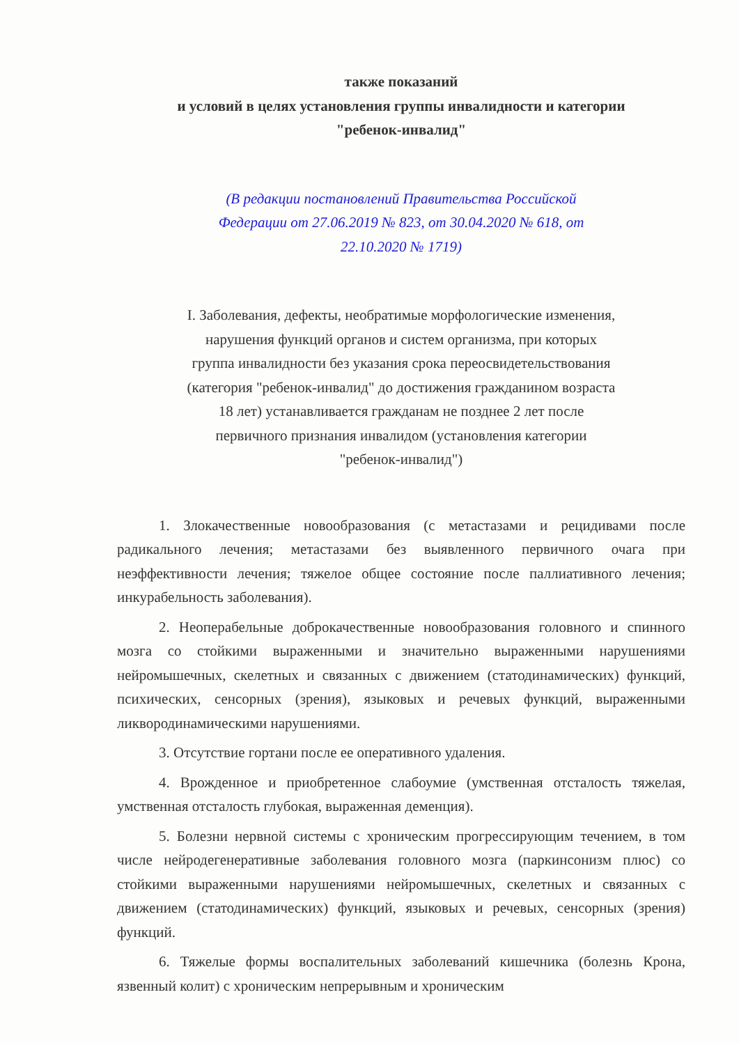также показаний
и условий в целях установления группы инвалидности и категории "ребенок-инвалид"
(В редакции постановлений Правительства Российской Федерации от 27.06.2019 № 823, от 30.04.2020 № 618, от 22.10.2020 № 1719)
I. Заболевания, дефекты, необратимые морфологические изменения, нарушения функций органов и систем организма, при которых группа инвалидности без указания срока переосвидетельствования (категория "ребенок-инвалид" до достижения гражданином возраста 18 лет) устанавливается гражданам не позднее 2 лет после первичного признания инвалидом (установления категории "ребенок-инвалид")
1. Злокачественные новообразования (с метастазами и рецидивами после радикального лечения; метастазами без выявленного первичного очага при неэффективности лечения; тяжелое общее состояние после паллиативного лечения; инкурабельность заболевания).
2. Неоперабельные доброкачественные новообразования головного и спинного мозга со стойкими выраженными и значительно выраженными нарушениями нейромышечных, скелетных и связанных с движением (статодинамических) функций, психических, сенсорных (зрения), языковых и речевых функций, выраженными ликвородинамическими нарушениями.
3. Отсутствие гортани после ее оперативного удаления.
4. Врожденное и приобретенное слабоумие (умственная отсталость тяжелая, умственная отсталость глубокая, выраженная деменция).
5. Болезни нервной системы с хроническим прогрессирующим течением, в том числе нейродегенеративные заболевания головного мозга (паркинсонизм плюс) со стойкими выраженными нарушениями нейромышечных, скелетных и связанных с движением (статодинамических) функций, языковых и речевых, сенсорных (зрения) функций.
6. Тяжелые формы воспалительных заболеваний кишечника (болезнь Крона, язвенный колит) с хроническим непрерывным и хроническим